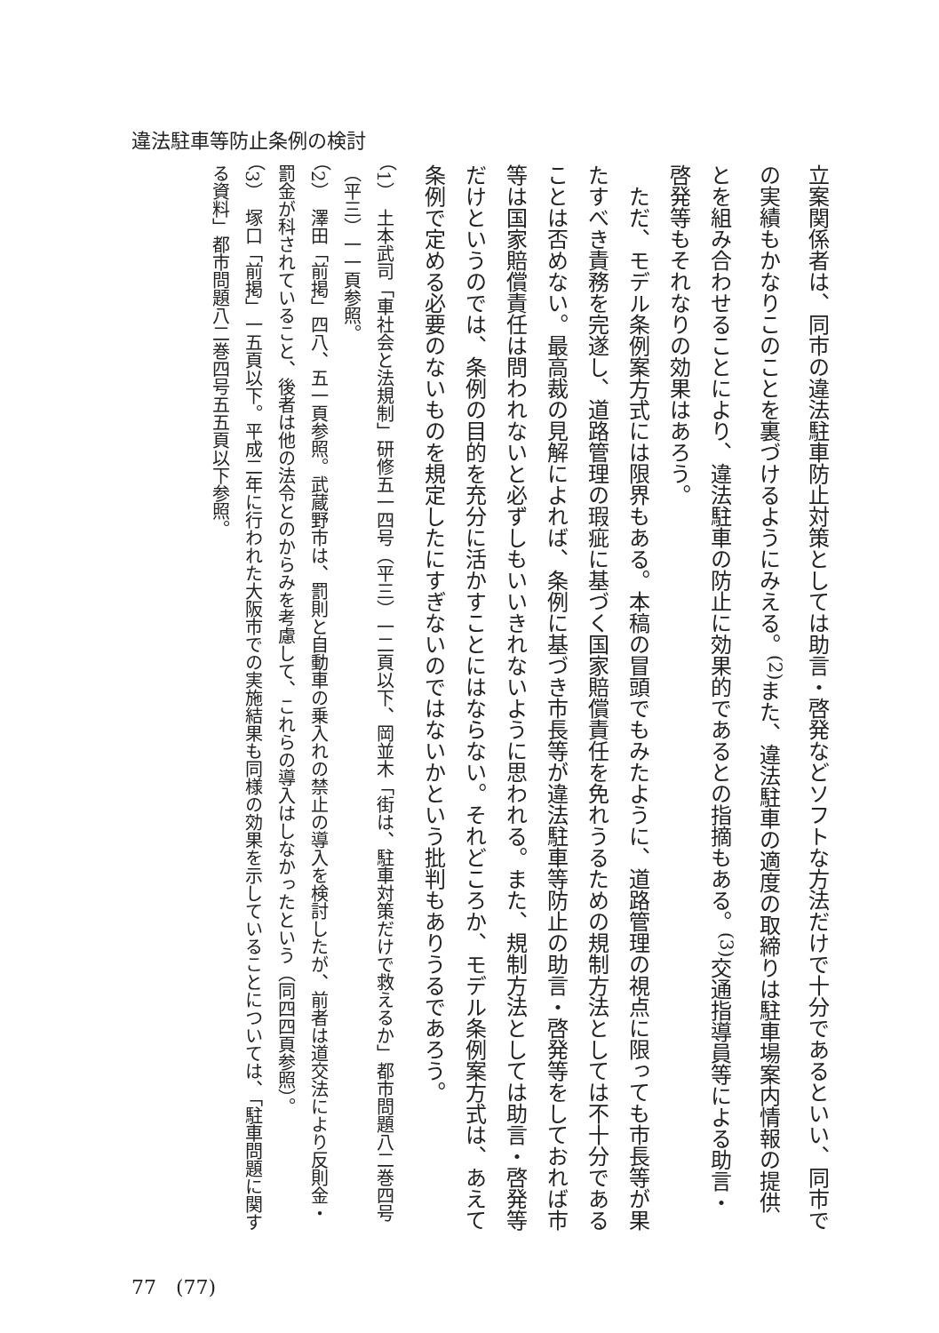違法駐車等防止条例の検討
立案関係者は、同市の違法駐車防止対策としては助言・啓発などソフトな方法だけで十分であるといい、同市での実績もかなりこのことを裏づけるようにみえる。<sup>(2)</sup>また、違法駐車の適度の取締りは駐車場案内情報の提供とを組み合わせることにより、違法駐車の防止に効果的であるとの指摘もある。<sup>(3)</sup>交通指導員等による助言・啓発等もそれなりの効果はあろう。
　ただ、モデル条例案方式には限界もある。本稿の冒頭でもみたように、道路管理の視点に限っても市長等が果たすべき責務を完遂し、道路管理の瑕疵に基づく国家賠償責任を免れうるための規制方法としては不十分であることは否めない。最高裁の見解によれば、条例に基づき市長等が違法駐車等防止の助言・啓発等をしておれば市等は国家賠償責任は問われないと必ずしもいいきれないように思われる。また、規制方法としては助言・啓発等だけというのでは、条例の目的を充分に活かすことにはならない。それどころか、モデル条例案方式は、あえて条例で定める必要のないものを規定したにすぎないのではないかという批判もありうるであろう。
（1）　土本武司「車社会と法規制」研修五一四号（平三）一二頁以下、岡並木「街は、駐車対策だけで救えるか」都市問題八二巻四号（平三）一一頁参照。
（2）　澤田「前掲」四八、五一頁参照。武蔵野市は、罰則と自動車の乗入れの禁止の導入を検討したが、前者は道交法により反則金・罰金が科されていること、後者は他の法令とのからみを考慮して、これらの導入はしなかったという（同四四頁参照）。
（3）　塚口「前掲」一五頁以下。平成二年に行われた大阪市での実施結果も同様の効果を示していることについては、「駐車問題に関する資料」都市問題八二巻四号五五頁以下参照。
77　(77)